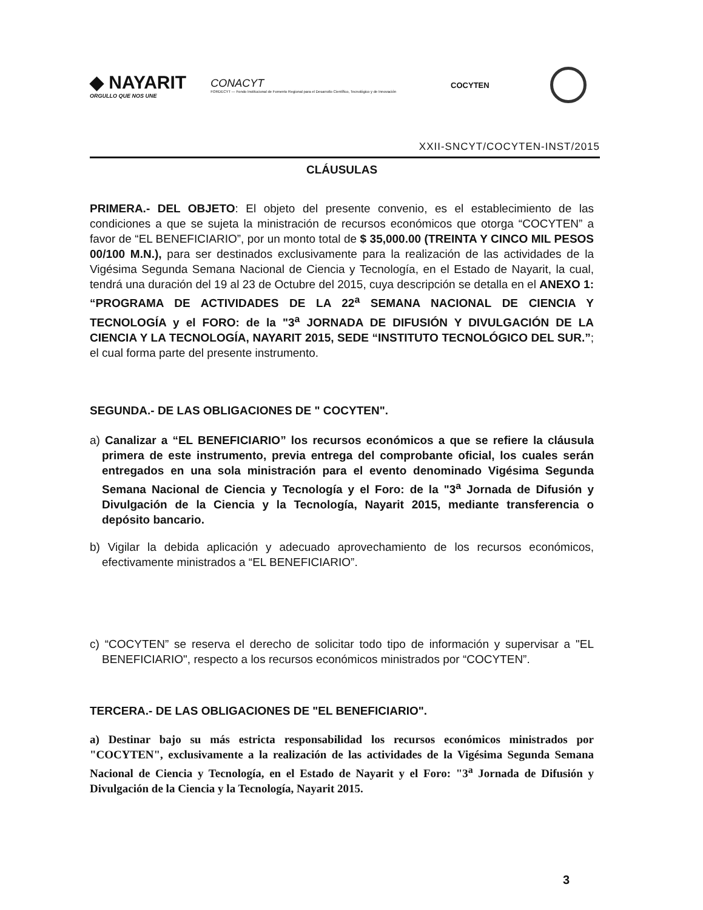◆ NAYARIT
ORGULLO QUE NOS UNE
CONACYT
FORDECYT — Fondo Institucional de Fomento Regional para el Desarrollo Científico, Tecnológico y de Innovación
COCYTEN
XXII-SNCYT/COCYTEN-INST/2015
CLÁUSULAS
PRIMERA.- DEL OBJETO: El objeto del presente convenio, es el establecimiento de las condiciones a que se sujeta la ministración de recursos económicos que otorga “COCYTEN” a favor de “EL BENEFICIARIO”, por un monto total de $ 35,000.00 (TREINTA Y CINCO MIL PESOS 00/100 M.N.), para ser destinados exclusivamente para la realización de las actividades de la Vigésima Segunda Semana Nacional de Ciencia y Tecnología, en el Estado de Nayarit, la cual, tendrá una duración del 19 al 23 de Octubre del 2015, cuya descripción se detalla en el ANEXO 1: “PROGRAMA DE ACTIVIDADES DE LA 22<sup>a</sup> SEMANA NACIONAL DE CIENCIA Y TECNOLOGÍA y el FORO: de la "3<sup>a</sup> JORNADA DE DIFUSIÓN Y DIVULGACIÓN DE LA CIENCIA Y LA TECNOLOGÍA, NAYARIT 2015, SEDE “INSTITUTO TECNOLÓGICO DEL SUR.”; el cual forma parte del presente instrumento.
SEGUNDA.- DE LAS OBLIGACIONES DE " COCYTEN".
a) Canalizar a “EL BENEFICIARIO” los recursos económicos a que se refiere la cláusula primera de este instrumento, previa entrega del comprobante oficial, los cuales serán entregados en una sola ministración para el evento denominado Vigésima Segunda Semana Nacional de Ciencia y Tecnología y el Foro: de la "3<sup>a</sup> Jornada de Difusión y Divulgación de la Ciencia y la Tecnología, Nayarit 2015, mediante transferencia o depósito bancario.
b) Vigilar la debida aplicación y adecuado aprovechamiento de los recursos económicos, efectivamente ministrados a “EL BENEFICIARIO”.
c) “COCYTEN” se reserva el derecho de solicitar todo tipo de información y supervisar a "EL BENEFICIARIO", respecto a los recursos económicos ministrados por “COCYTEN”.
TERCERA.- DE LAS OBLIGACIONES DE "EL BENEFICIARIO".
a) Destinar bajo su más estricta responsabilidad los recursos económicos ministrados por "COCYTEN", exclusivamente a la realización de las actividades de la Vigésima Segunda Semana Nacional de Ciencia y Tecnología, en el Estado de Nayarit y el Foro: "3<sup>a</sup> Jornada de Difusión y Divulgación de la Ciencia y la Tecnología, Nayarit 2015.
3